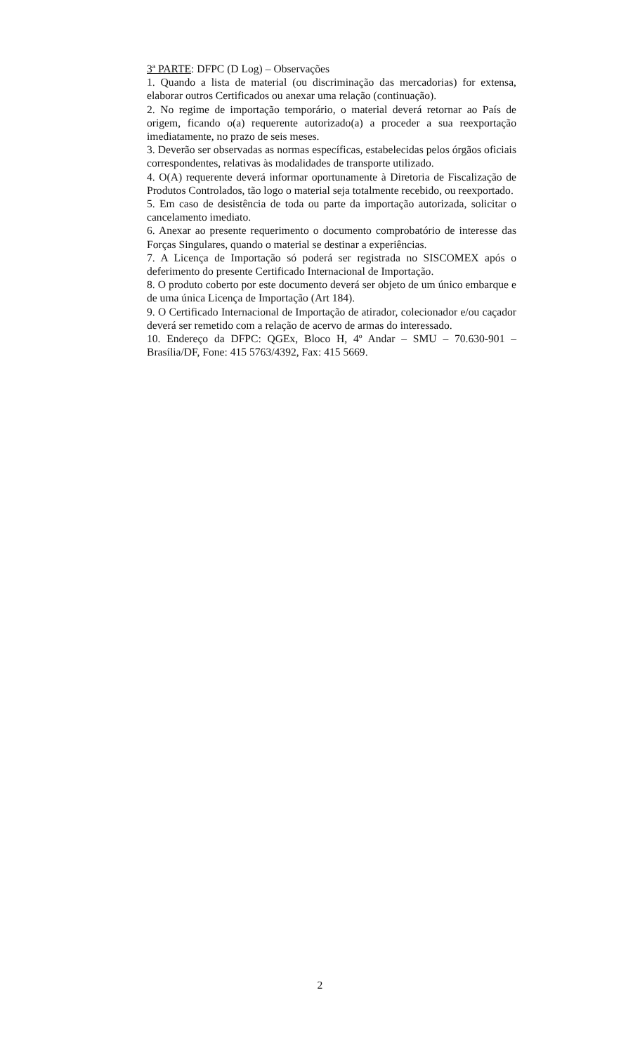3ª PARTE: DFPC (D Log) – Observações
1. Quando a lista de material (ou discriminação das mercadorias) for extensa, elaborar outros Certificados ou anexar uma relação (continuação).
2. No regime de importação temporário, o material deverá retornar ao País de origem, ficando o(a) requerente autorizado(a) a proceder a sua reexportação imediatamente, no prazo de seis meses.
3. Deverão ser observadas as normas específicas, estabelecidas pelos órgãos oficiais correspondentes, relativas às modalidades de transporte utilizado.
4. O(A) requerente deverá informar oportunamente à Diretoria de Fiscalização de Produtos Controlados, tão logo o material seja totalmente recebido, ou reexportado.
5. Em caso de desistência de toda ou parte da importação autorizada, solicitar o cancelamento imediato.
6. Anexar ao presente requerimento o documento comprobatório de interesse das Forças Singulares, quando o material se destinar a experiências.
7. A Licença de Importação só poderá ser registrada no SISCOMEX após o deferimento do presente Certificado Internacional de Importação.
8. O produto coberto por este documento deverá ser objeto de um único embarque e de uma única Licença de Importação (Art 184).
9. O Certificado Internacional de Importação de atirador, colecionador e/ou caçador deverá ser remetido com a relação de acervo de armas do interessado.
10. Endereço da DFPC: QGEx, Bloco H, 4º Andar – SMU – 70.630-901 – Brasília/DF, Fone: 415 5763/4392, Fax: 415 5669.
2